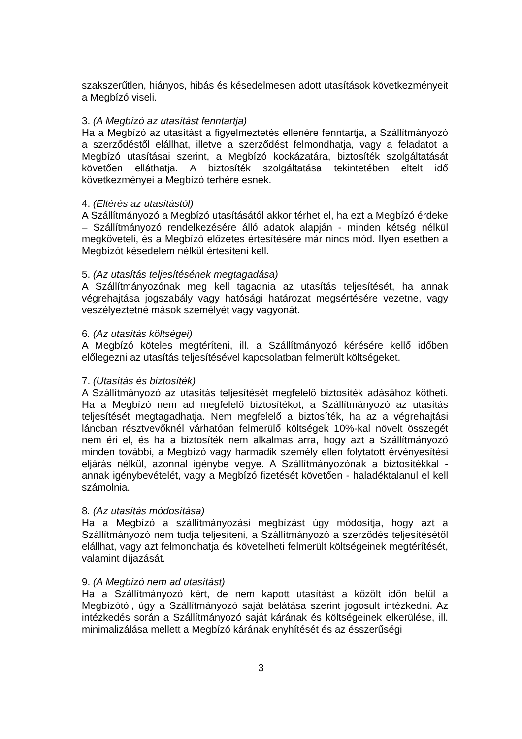szakszerűtlen, hiányos, hibás és késedelmesen adott utasítások következményeit a Megbízó viseli.
3. (A Megbízó az utasítást fenntartja)
Ha a Megbízó az utasítást a figyelmeztetés ellenére fenntartja, a Szállítmányozó a szerződéstől elállhat, illetve a szerződést felmondhatja, vagy a feladatot a Megbízó utasításai szerint, a Megbízó kockázatára, biztosíték szolgáltatását követően elláthatja. A biztosíték szolgáltatása tekintetében eltelt idő következményei a Megbízó terhére esnek.
4. (Eltérés az utasítástól)
A Szállítmányozó a Megbízó utasításától akkor térhet el, ha ezt a Megbízó érdeke – Szállítmányozó rendelkezésére álló adatok alapján - minden kétség nélkül megköveteli, és a Megbízó előzetes értesítésére már nincs mód. Ilyen esetben a Megbízót késedelem nélkül értesíteni kell.
5. (Az utasítás teljesítésének megtagadása)
A Szállítmányozónak meg kell tagadnia az utasítás teljesítését, ha annak végrehajtása jogszabály vagy hatósági határozat megsértésére vezetne, vagy veszélyeztetné mások személyét vagy vagyonát.
6. (Az utasítás költségei)
A Megbízó köteles megtéríteni, ill. a Szállítmányozó kérésére kellő időben előlegezni az utasítás teljesítésével kapcsolatban felmerült költségeket.
7. (Utasítás és biztosíték)
A Szállítmányozó az utasítás teljesítését megfelelő biztosíték adásához kötheti. Ha a Megbízó nem ad megfelelő biztosítékot, a Szállítmányozó az utasítás teljesítését megtagadhatja. Nem megfelelő a biztosíték, ha az a végrehajtási láncban résztvevőknél várhatóan felmerülő költségek 10%-kal növelt összegét nem éri el, és ha a biztosíték nem alkalmas arra, hogy azt a Szállítmányozó minden további, a Megbízó vagy harmadik személy ellen folytatott érvényesítési eljárás nélkül, azonnal igénybe vegye. A Szállítmányozónak a biztosítékkal - annak igénybevételét, vagy a Megbízó fizetését követően - haladéktalanul el kell számolnia.
8. (Az utasítás módosítása)
Ha a Megbízó a szállítmányozási megbízást úgy módosítja, hogy azt a Szállítmányozó nem tudja teljesíteni, a Szállítmányozó a szerződés teljesítésétől elállhat, vagy azt felmondhatja és követelheti felmerült költségeinek megtérítését, valamint díjazását.
9. (A Megbízó nem ad utasítást)
Ha a Szállítmányozó kért, de nem kapott utasítást a közölt időn belül a Megbízótól, úgy a Szállítmányozó saját belátása szerint jogosult intézkedni. Az intézkedés során a Szállítmányozó saját kárának és költségeinek elkerülése, ill. minimalizálása mellett a Megbízó kárának enyhítését és az ésszerűségi
3